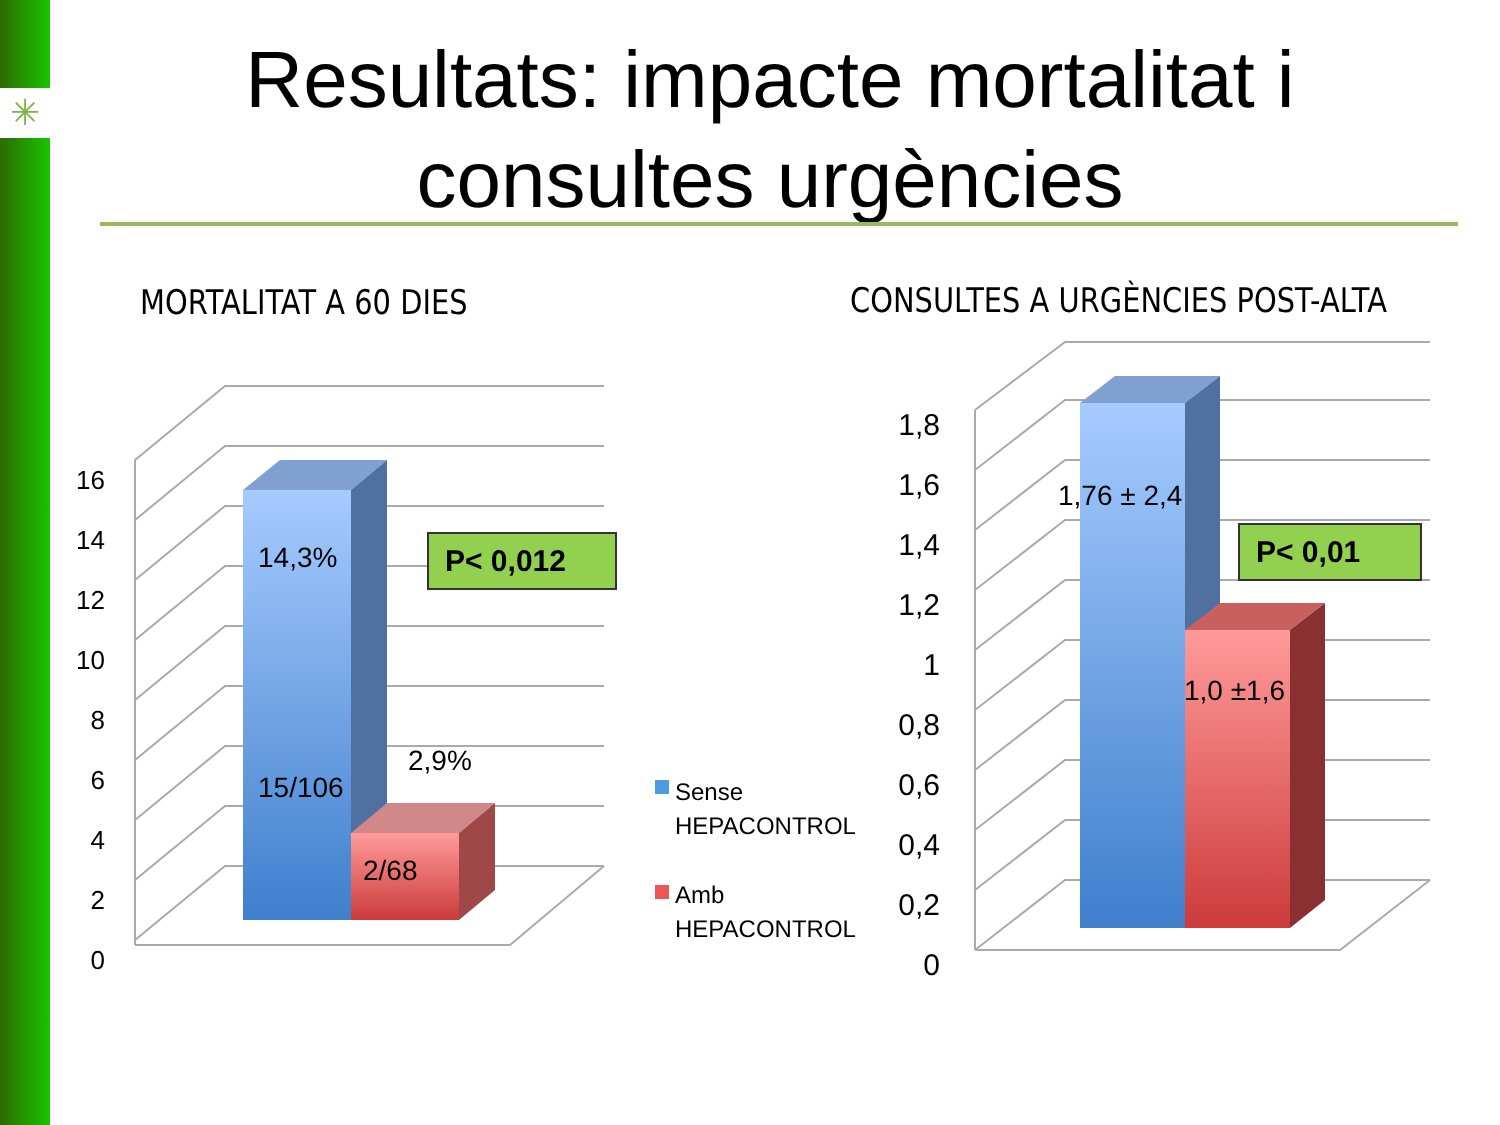✳
Resultats: impacte mortalitat i consultes urgències
MORTALITAT A 60 DIES
CONSULTES A URGÈNCIES POST-ALTA
16
14
12
10
8
6
4
2
0
1,8
1,6
1,4
1,2
1
0,8
0,6
0,4
0,2
0
14,3%
15/106
2,9%
2/68
1,76 ± 2,4
1,0 ±1,6
P< 0,012 P< 0,01
Sense
HEPACONTROL
Amb
HEPACONTROL